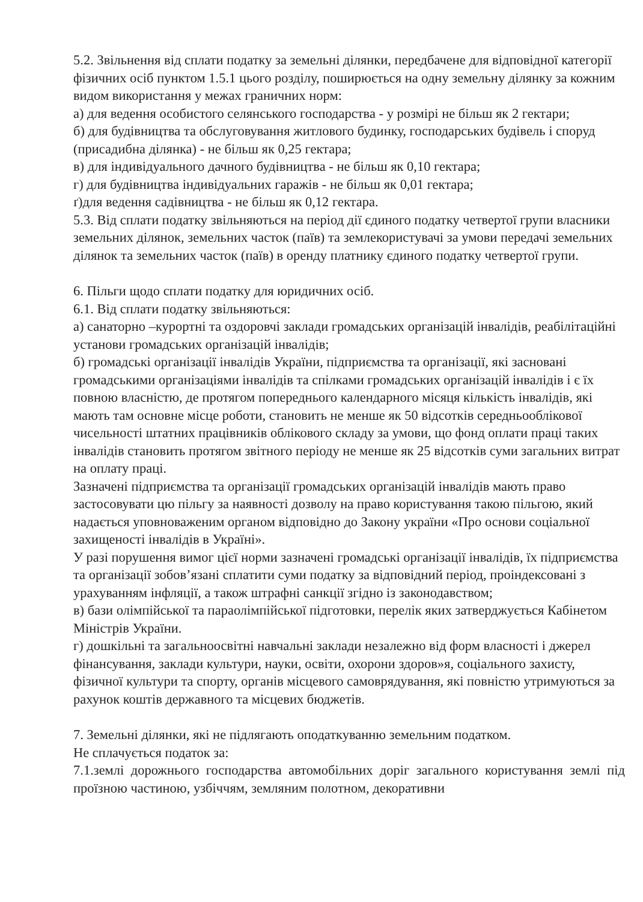5.2. Звільнення від сплати податку за земельні ділянки, передбачене для відповідної категорії фізичних осіб пунктом 1.5.1 цього розділу, поширюється на одну земельну ділянку за кожним видом використання у межах граничних норм:
а) для ведення особистого селянського господарства - у розмірі не більш як 2 гектари;
б) для будівництва та обслуговування житлового будинку, господарських будівель і споруд (присадибна ділянка) - не більш як 0,25 гектара;
в) для індивідуального дачного будівництва - не більш як 0,10 гектара;
г) для будівництва індивідуальних гаражів - не більш як 0,01 гектара;
ґ)для ведення садівництва - не більш як 0,12 гектара.
5.3. Від сплати податку звільняються на період дії єдиного податку четвертої групи власники земельних ділянок, земельних часток (паїв) та землекористувачі за умови передачі земельних ділянок та земельних часток (паїв) в оренду платнику єдиного податку четвертої групи.
6. Пільги щодо сплати податку для юридичних осіб.
6.1. Від сплати податку звільняються:
а) санаторно –курортні та оздоровчі заклади громадських організацій інвалідів, реабілітаційні установи громадських організацій інвалідів;
б) громадські організації інвалідів України, підприємства та організації, які засновані громадськими організаціями інвалідів та спілками громадських організацій інвалідів і є їх повною власністю, де протягом попереднього календарного місяця кількість інвалідів, які мають там основне місце роботи, становить не менше як 50 відсотків середньооблікової чисельності штатних працівників облікового складу за умови, що фонд оплати праці таких інвалідів становить протягом звітного періоду не менше як 25 відсотків суми загальних витрат на оплату праці.
Зазначені підприємства та організації громадських організацій інвалідів мають право застосовувати цю пільгу за наявності дозволу на право користування такою пільгою, який надається уповноваженим органом відповідно до Закону україни «Про основи соціальної захищеності інвалідів в Україні».
У разі порушення вимог цієї норми зазначені громадські організації інвалідів, їх підприємства та організації зобов’язані сплатити суми податку за відповідний період, проіндексовані з урахуванням інфляції, а також штрафні санкції згідно із законодавством;
в) бази олімпійської та параолімпійської підготовки, перелік яких затверджується Кабінетом Міністрів України.
г) дошкільні та загальноосвітні навчальні заклади незалежно від форм власності і джерел фінансування, заклади культури, науки, освіти, охорони здоров»я, соціального захисту, фізичної культури та спорту, органів місцевого самоврядування, які повністю утримуються за рахунок коштів державного та місцевих бюджетів.
7. Земельні ділянки, які не підлягають оподаткуванню земельним податком.
Не сплачується податок за:
7.1.землі дорожнього господарства автомобільних доріг загального користування землі під проїзною частиною, узбіччям, земляним полотном, декоративни